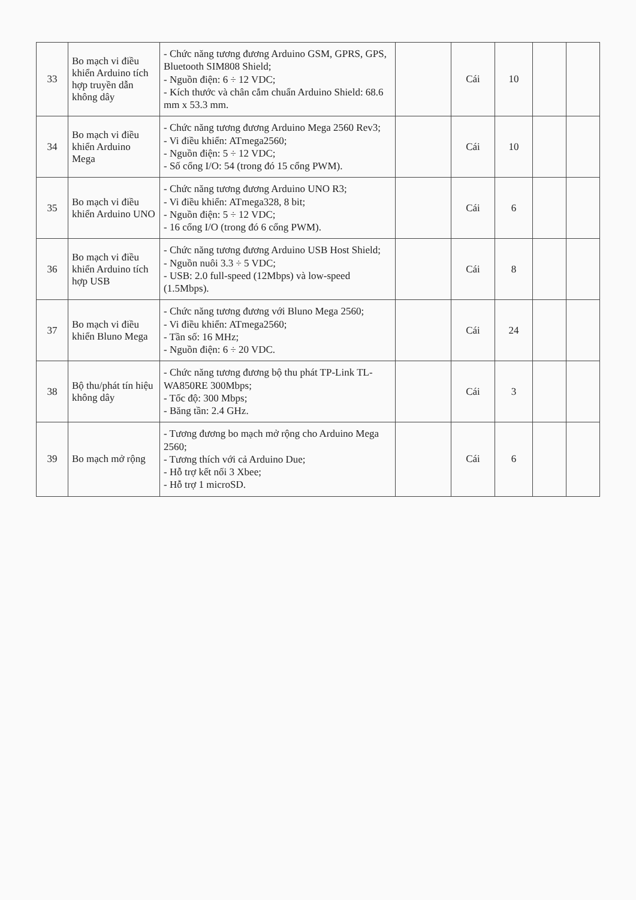| 33 | Bo mạch vi điều khiển Arduino tích hợp truyền dẫn không dây | - Chức năng tương đương Arduino GSM, GPRS, GPS, Bluetooth SIM808 Shield; - Nguồn điện: 6 ÷ 12 VDC; - Kích thước và chân cắm chuẩn Arduino Shield: 68.6 mm x 53.3 mm. | | Cái | 10 | | |
| 34 | Bo mạch vi điều khiển Arduino Mega | - Chức năng tương đương Arduino Mega 2560 Rev3; - Vi điều khiển: ATmega2560; - Nguồn điện: 5 ÷ 12 VDC; - Số cổng I/O: 54 (trong đó 15 cổng PWM). | | Cái | 10 | | |
| 35 | Bo mạch vi điều khiển Arduino UNO | - Chức năng tương đương Arduino UNO R3; - Vi điều khiển: ATmega328, 8 bit; - Nguồn điện: 5 ÷ 12 VDC; - 16 cổng I/O (trong đó 6 cổng PWM). | | Cái | 6 | | |
| 36 | Bo mạch vi điều khiển Arduino tích hợp USB | - Chức năng tương đương Arduino USB Host Shield; - Nguồn nuôi 3.3 ÷ 5 VDC; - USB: 2.0 full-speed (12Mbps) và low-speed (1.5Mbps). | | Cái | 8 | | |
| 37 | Bo mạch vi điều khiển Bluno Mega | - Chức năng tương đương với Bluno Mega 2560; - Vi điều khiển: ATmega2560; - Tần số: 16 MHz; - Nguồn điện: 6 ÷ 20 VDC. | | Cái | 24 | | |
| 38 | Bộ thu/phát tín hiệu không dây | - Chức năng tương đương bộ thu phát TP-Link TL-WA850RE 300Mbps; - Tốc độ: 300 Mbps; - Băng tần: 2.4 GHz. | | Cái | 3 | | |
| 39 | Bo mạch mở rộng | - Tương đương bo mạch mở rộng cho Arduino Mega 2560; - Tương thích với cả Arduino Due; - Hỗ trợ kết nối 3 Xbee; - Hỗ trợ 1 microSD. | | Cái | 6 | | |